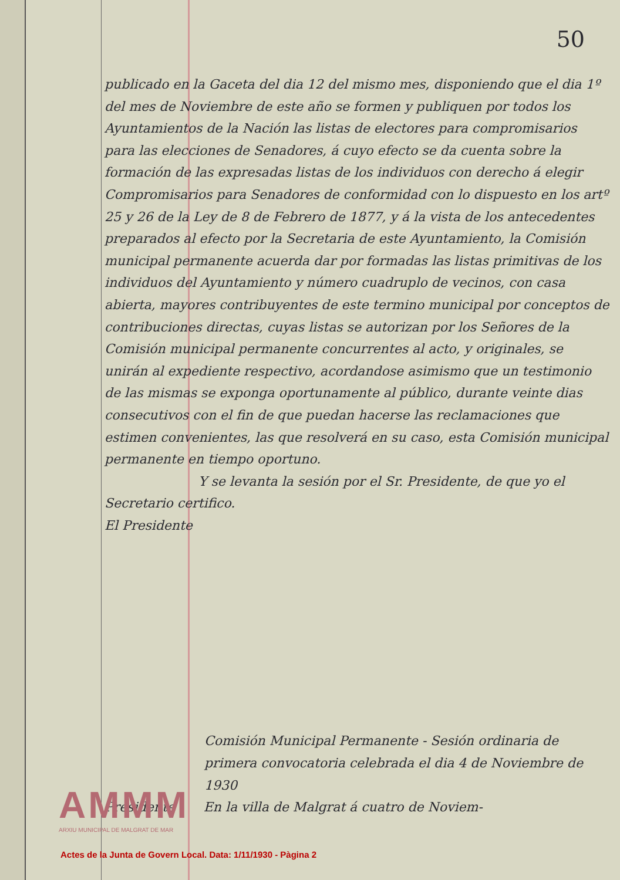50
publicado en la Gaceta del dia 12 del mismo mes, disponiendo que el dia 1º del mes de Noviembre de este año se formen y publiquen por todos los Ayuntamientos de la Nación las listas de electores para compromisarios para las elecciones de Senadores, á cuyo efecto se da cuenta sobre la formación de las expresadas listas de los individuos con derecho á elegir Compromisarios para Senadores de conformidad con lo dispuesto en los artº 25 y 26 de la Ley de 8 de Febrero de 1877, y á la vista de los antecedentes preparados al efecto por la Secretaria de este Ayuntamiento, la Comisión municipal permanente acuerda dar por formadas las listas primitivas de los individuos del Ayuntamiento y número cuadruplo de vecinos, con casa abierta, mayores contribuyentes de este termino municipal por conceptos de contribuciones directas, cuyas listas se autorizan por los Señores de la Comisión municipal permanente concurrentes al acto, y originales, se unirán al expediente respectivo, acordandose asimismo que un testimonio de las mismas se exponga oportunamente al público, durante veinte dias consecutivos con el fin de que puedan hacerse las reclamaciones que estimen convenientes, las que resolverá en su caso, esta Comisión municipal permanente en tiempo oportuno.
Y se levanta la sesión por el Sr. Presidente, de que yo el Secretario certifico.
El Presidente
Comisión Municipal Permanente - Sesión ordinaria de primera convocatoria celebrada el dia 4 de Noviembre de 1930
Presidente En la villa de Malgrat á cuatro de Noviem-
AMMM
ARXIU MUNICIPAL DE MALGRAT DE MAR
Actes de la Junta de Govern Local. Data: 1/11/1930 - Pàgina 2